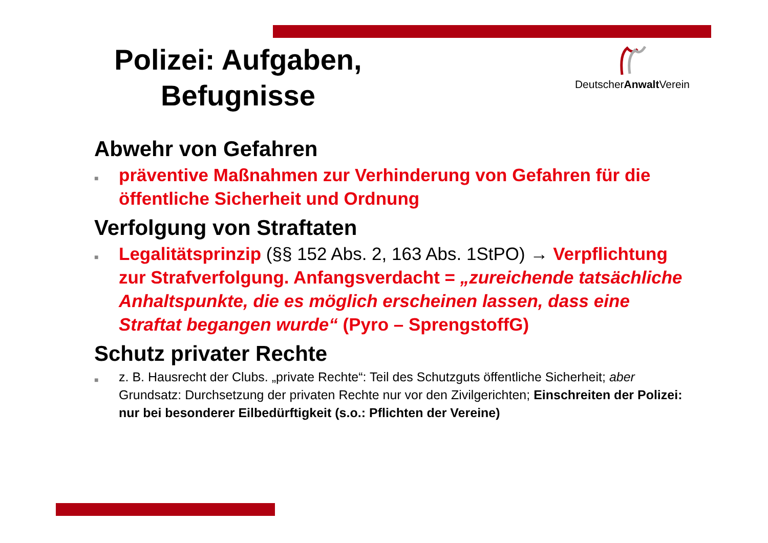Polizei: Aufgaben, Befugnisse
DeutscherAnwalt Verein
Abwehr von Gefahren
■ präventive Maßnahmen zur Verhinderung von Gefahren für die öffentliche Sicherheit und Ordnung
Verfolgung von Straftaten
■ Legalitätsprinzip (§§ 152 Abs. 2, 163 Abs. 1StPO) → Verpflichtung zur Strafverfolgung. Anfangsverdacht = „zureichende tatsächliche Anhaltspunkte, die es möglich erscheinen lassen, dass eine Straftat begangen wurde“ (Pyro – SprengstoffG)
Schutz privater Rechte
■ z. B. Hausrecht der Clubs. „private Rechte“: Teil des Schutzguts öffentliche Sicherheit; aber Grundsatz: Durchsetzung der privaten Rechte nur vor den Zivilgerichten; Einschreiten der Polizei: nur bei besonderer Eilbedürftigkeit (s.o.: Pflichten der Vereine)